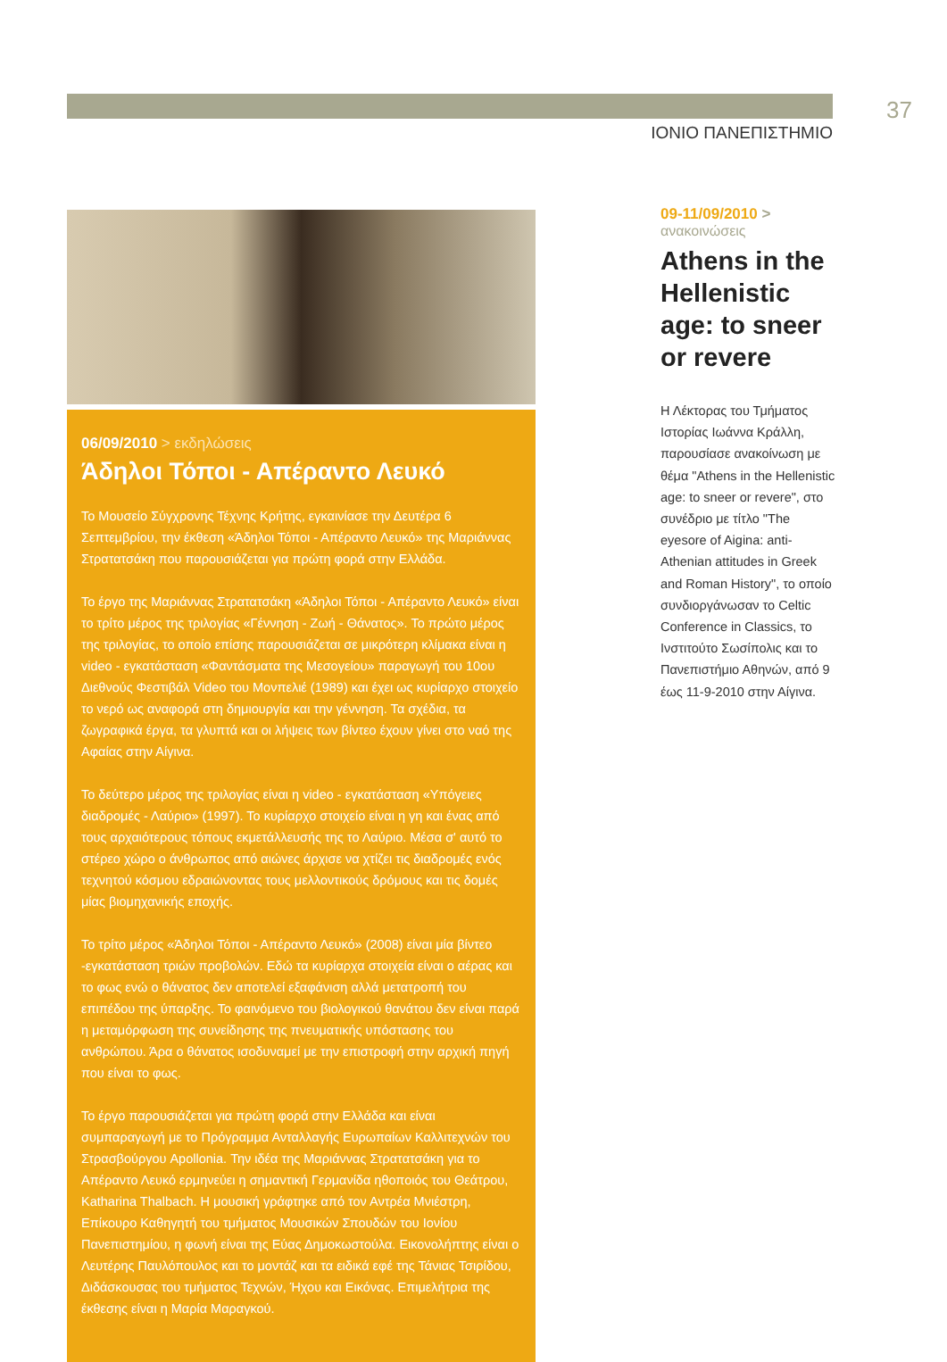37
ΙΟΝΙΟ ΠΑΝΕΠΙΣΤΗΜΙΟ
06/09/2010 > εκδηλώσεις
Άδηλοι Τόποι - Απέραντο Λευκό
Το Μουσείο Σύγχρονης Τέχνης Κρήτης, εγκαινίασε την Δευτέρα 6 Σεπτεμβρίου, την έκθεση «Άδηλοι Τόποι - Απέραντο Λευκό» της Μαριάννας Στρατατσάκη που παρουσιάζεται για πρώτη φορά στην Ελλάδα.
Το έργο της Μαριάννας Στρατατσάκη «Άδηλοι Τόποι - Απέραντο Λευκό» είναι το τρίτο μέρος της τριλογίας «Γέννηση - Ζωή - Θάνατος». Το πρώτο μέρος της τριλογίας, το οποίο επίσης παρουσιάζεται σε μικρότερη κλίμακα είναι η video - εγκατάσταση «Φαντάσματα της Μεσογείου» παραγωγή του 10ου Διεθνούς Φεστιβάλ Video του Μονπελιέ (1989) και έχει ως κυρίαρχο στοιχείο το νερό ως αναφορά στη δημιουργία και την γέννηση. Τα σχέδια, τα ζωγραφικά έργα, τα γλυπτά και οι λήψεις των βίντεο έχουν γίνει στο ναό της Αφαίας στην Αίγινα.
Το δεύτερο μέρος της τριλογίας είναι η video - εγκατάσταση «Υπόγειες διαδρομές - Λαύριο» (1997). Το κυρίαρχο στοιχείο είναι η γη και ένας από τους αρχαιότερους τόπους εκμετάλλευσής της το Λαύριο. Μέσα σ' αυτό το στέρεο χώρο ο άνθρωπος από αιώνες άρχισε να χτίζει τις διαδρομές ενός τεχνητού κόσμου εδραιώνοντας τους μελλοντικούς δρόμους και τις δομές μίας βιομηχανικής εποχής.
Το τρίτο μέρος «Άδηλοι Τόποι - Απέραντο Λευκό» (2008) είναι μία βίντεο -εγκατάσταση τριών προβολών. Εδώ τα κυρίαρχα στοιχεία είναι ο αέρας και το φως ενώ ο θάνατος δεν αποτελεί εξαφάνιση αλλά μετατροπή του επιπέδου της ύπαρξης. Το φαινόμενο του βιολογικού θανάτου δεν είναι παρά η μεταμόρφωση της συνείδησης της πνευματικής υπόστασης του ανθρώπου. Άρα ο θάνατος ισοδυναμεί με την επιστροφή στην αρχική πηγή που είναι το φως.
Το έργο παρουσιάζεται για πρώτη φορά στην Ελλάδα και είναι συμπαραγωγή με το Πρόγραμμα Ανταλλαγής Ευρωπαίων Καλλιτεχνών του Στρασβούργου Apollonia. Την ιδέα της Μαριάννας Στρατατσάκη για το Απέραντο Λευκό ερμηνεύει η σημαντική Γερμανίδα ηθοποιός του Θεάτρου, Katharina Thalbach. Η μουσική γράφτηκε από τον Αντρέα Μνιέστρη, Επίκουρο Καθηγητή του τμήματος Μουσικών Σπουδών του Ιονίου Πανεπιστημίου, η φωνή είναι της Εύας Δημοκωστούλα. Εικονολήπτης είναι ο Λευτέρης Παυλόπουλος και το μοντάζ και τα ειδικά εφέ της Τάνιας Τσιρίδου, Διδάσκουσας του τμήματος Τεχνών, Ήχου και Εικόνας. Επιμελήτρια της έκθεσης είναι η Μαρία Μαραγκού.
09-11/09/2010 >
ανακοινώσεις
Athens in the Hellenistic age: to sneer or revere
Η Λέκτορας του Τμήματος Ιστορίας Ιωάννα Κράλλη, παρουσίασε ανακοίνωση με θέμα "Athens in the Hellenistic age: to sneer or revere", στο συνέδριο με τίτλο "The eyesore of Aigina: anti-Athenian attitudes in Greek and Roman History", το οποίο συνδιοργάνωσαν το Celtic Conference in Classics, το Ινστιτούτο Σωσίπολις και το Πανεπιστήμιο Αθηνών, από 9 έως 11-9-2010 στην Αίγινα.